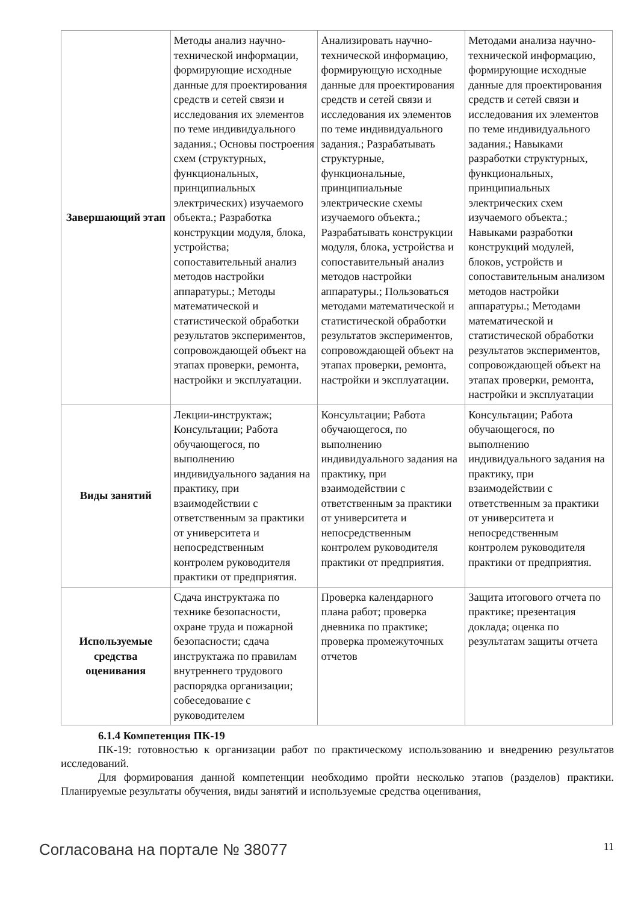| Завершающий этап | Методы анализ научно-технической информации, формирующие исходные данные для проектирования средств и сетей связи и исследования их элементов по теме индивидуального задания.; Основы построения схем (структурных, функциональных, принципиальных электрических) изучаемого объекта.; Разработка конструкции модуля, блока, устройства; сопоставительный анализ методов настройки аппаратуры.; Методы математической и статистической обработки результатов экспериментов, сопровождающей объект на этапах проверки, ремонта, настройки и эксплуатации. | Анализировать научно-технической информацию, формирующую исходные данные для проектирования средств и сетей связи и исследования их элементов по теме индивидуального задания.; Разрабатывать структурные, функциональные, принципиальные электрические схемы изучаемого объекта.; Разрабатывать конструкции модуля, блока, устройства и сопоставительный анализ методов настройки аппаратуры.; Пользоваться методами математической и статистической обработки результатов экспериментов, сопровождающей объект на этапах проверки, ремонта, настройки и эксплуатации. | Методами анализа научно-технической информацию, формирующие исходные данные для проектирования средств и сетей связи и исследования их элементов по теме индивидуального задания.; Навыками разработки структурных, функциональных, принципиальных электрических схем изучаемого объекта.; Навыками разработки конструкций модулей, блоков, устройств и сопоставительным анализом методов настройки аппаратуры.; Методами математической и статистической обработки результатов экспериментов, сопровождающей объект на этапах проверки, ремонта, настройки и эксплуатации |
| Виды занятий | Лекции-инструктаж; Консультации; Работа обучающегося, по выполнению индивидуального задания на практику, при взаимодействии с ответственным за практики от университета и непосредственным контролем руководителя практики от предприятия. | Консультации; Работа обучающегося, по выполнению индивидуального задания на практику, при взаимодействии с ответственным за практики от университета и непосредственным контролем руководителя практики от предприятия. | Консультации; Работа обучающегося, по выполнению индивидуального задания на практику, при взаимодействии с ответственным за практики от университета и непосредственным контролем руководителя практики от предприятия. |
| Используемые средства оценивания | Сдача инструктажа по технике безопасности, охране труда и пожарной безопасности; сдача инструктажа по правилам внутреннего трудового распорядка организации; собеседование с руководителем | Проверка календарного плана работ; проверка дневника по практике; проверка промежуточных отчетов | Защита итогового отчета по практике; презентация доклада; оценка по результатам защиты отчета |
6.1.4 Компетенция ПК-19
ПК-19: готовностью к организации работ по практическому использованию и внедрению результатов исследований.
Для формирования данной компетенции необходимо пройти несколько этапов (разделов) практики. Планируемые результаты обучения, виды занятий и используемые средства оценивания,
Согласована на портале № 38077 11